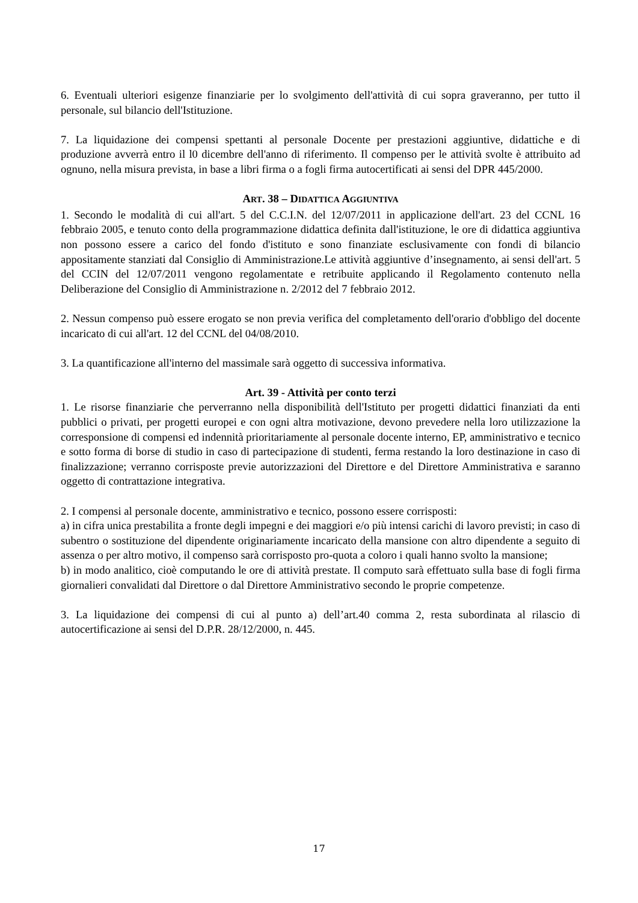6. Eventuali ulteriori esigenze finanziarie per lo svolgimento dell'attività di cui sopra graveranno, per tutto il personale, sul bilancio dell'Istituzione.
7. La liquidazione dei compensi spettanti al personale Docente per prestazioni aggiuntive, didattiche e di produzione avverrà entro il l0 dicembre dell'anno di riferimento. Il compenso per le attività svolte è attribuito ad ognuno, nella misura prevista, in base a libri firma o a fogli firma autocertificati ai sensi del DPR 445/2000.
ART. 38 – DIDATTICA AGGIUNTIVA
1. Secondo le modalità di cui all'art. 5 del C.C.I.N. del 12/07/2011 in applicazione dell'art. 23 del CCNL 16 febbraio 2005, e tenuto conto della programmazione didattica definita dall'istituzione, le ore di didattica aggiuntiva non possono essere a carico del fondo d'istituto e sono finanziate esclusivamente con fondi di bilancio appositamente stanziati dal Consiglio di Amministrazione.Le attività aggiuntive d’insegnamento, ai sensi dell'art. 5 del CCIN del 12/07/2011 vengono regolamentate e retribuite applicando il Regolamento contenuto nella Deliberazione del Consiglio di Amministrazione n. 2/2012 del 7 febbraio 2012.
2. Nessun compenso può essere erogato se non previa verifica del completamento dell'orario d'obbligo del docente incaricato di cui all'art. 12 del CCNL del 04/08/2010.
3. La quantificazione all'interno del massimale sarà oggetto di successiva informativa.
Art. 39 - Attività per conto terzi
1. Le risorse finanziarie che perverranno nella disponibilità dell'Istituto per progetti didattici finanziati da enti pubblici o privati, per progetti europei e con ogni altra motivazione, devono prevedere nella loro utilizzazione la corresponsione di compensi ed indennità prioritariamente al personale docente interno, EP, amministrativo e tecnico e sotto forma di borse di studio in caso di partecipazione di studenti, ferma restando la loro destinazione in caso di finalizzazione; verranno corrisposte previe autorizzazioni del Direttore e del Direttore Amministrativa e saranno oggetto di contrattazione integrativa.
2. I compensi al personale docente, amministrativo e tecnico, possono essere corrisposti:
a) in cifra unica prestabilita a fronte degli impegni e dei maggiori e/o più intensi carichi di lavoro previsti; in caso di subentro o sostituzione del dipendente originariamente incaricato della mansione con altro dipendente a seguito di assenza o per altro motivo, il compenso sarà corrisposto pro-quota a coloro i quali hanno svolto la mansione;
b) in modo analitico, cioè computando le ore di attività prestate. Il computo sarà effettuato sulla base di fogli firma giornalieri convalidati dal Direttore o dal Direttore Amministrativo secondo le proprie competenze.
3. La liquidazione dei compensi di cui al punto a) dell’art.40 comma 2, resta subordinata al rilascio di autocertificazione ai sensi del D.P.R. 28/12/2000, n. 445.
17